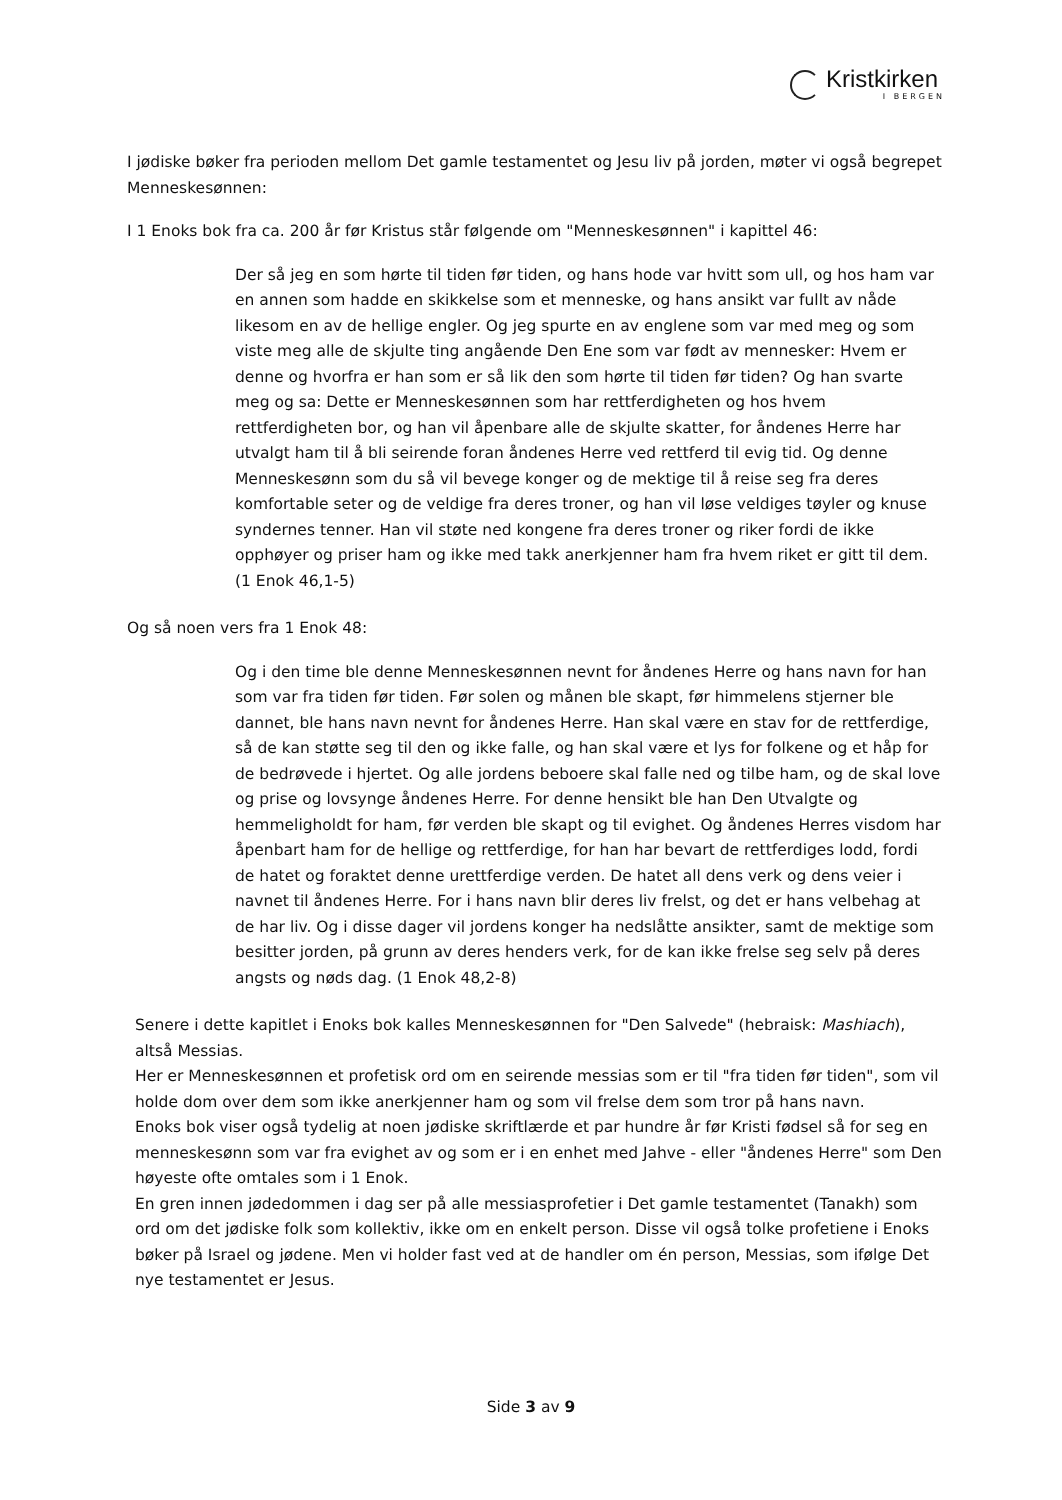Kristkirken
I BERGEN
I jødiske bøker fra perioden mellom Det gamle testamentet og Jesu liv på jorden, møter vi også begrepet Menneskesønnen:
I 1 Enoks bok fra ca. 200 år før Kristus står følgende om "Menneskesønnen" i kapittel 46:
Der så jeg en som hørte til tiden før tiden, og hans hode var hvitt som ull, og hos ham var en annen som hadde en skikkelse som et menneske, og hans ansikt var fullt av nåde likesom en av de hellige engler. Og jeg spurte en av englene som var med meg og som viste meg alle de skjulte ting angående Den Ene som var født av mennesker: Hvem er denne og hvorfra er han som er så lik den som hørte til tiden før tiden? Og han svarte meg og sa: Dette er Menneskesønnen som har rettferdigheten og hos hvem rettferdigheten bor, og han vil åpenbare alle de skjulte skatter, for åndenes Herre har utvalgt ham til å bli seirende foran åndenes Herre ved rettferd til evig tid. Og denne Menneskesønn som du så vil bevege konger og de mektige til å reise seg fra deres komfortable seter og de veldige fra deres troner, og han vil løse veldiges tøyler og knuse syndernes tenner. Han vil støte ned kongene fra deres troner og riker fordi de ikke opphøyer og priser ham og ikke med takk anerkjenner ham fra hvem riket er gitt til dem. (1 Enok 46,1-5)
Og så noen vers fra 1 Enok 48:
Og i den time ble denne Menneskesønnen nevnt for åndenes Herre og hans navn for han som var fra tiden før tiden. Før solen og månen ble skapt, før himmelens stjerner ble dannet, ble hans navn nevnt for åndenes Herre. Han skal være en stav for de rettferdige, så de kan støtte seg til den og ikke falle, og han skal være et lys for folkene og et håp for de bedrøvede i hjertet. Og alle jordens beboere skal falle ned og tilbe ham, og de skal love og prise og lovsynge åndenes Herre. For denne hensikt ble han Den Utvalgte og hemmeligholdt for ham, før verden ble skapt og til evighet. Og åndenes Herres visdom har åpenbart ham for de hellige og rettferdige, for han har bevart de rettferdiges lodd, fordi de hatet og foraktet denne urettferdige verden. De hatet all dens verk og dens veier i navnet til åndenes Herre. For i hans navn blir deres liv frelst, og det er hans velbehag at de har liv. Og i disse dager vil jordens konger ha nedslåtte ansikter, samt de mektige som besitter jorden, på grunn av deres henders verk, for de kan ikke frelse seg selv på deres angsts og nøds dag. (1 Enok 48,2-8)
Senere i dette kapitlet i Enoks bok kalles Menneskesønnen for "Den Salvede" (hebraisk: Mashiach), altså Messias.
Her er Menneskesønnen et profetisk ord om en seirende messias som er til "fra tiden før tiden", som vil holde dom over dem som ikke anerkjenner ham og som vil frelse dem som tror på hans navn.
Enoks bok viser også tydelig at noen jødiske skriftlærde et par hundre år før Kristi fødsel så for seg en menneskesønn som var fra evighet av og som er i en enhet med Jahve - eller "åndenes Herre" som Den høyeste ofte omtales som i 1 Enok.
En gren innen jødedommen i dag ser på alle messiasprofetier i Det gamle testamentet (Tanakh) som ord om det jødiske folk som kollektiv, ikke om en enkelt person. Disse vil også tolke profetiene i Enoks bøker på Israel og jødene. Men vi holder fast ved at de handler om én person, Messias, som ifølge Det nye testamentet er Jesus.
Side 3 av 9